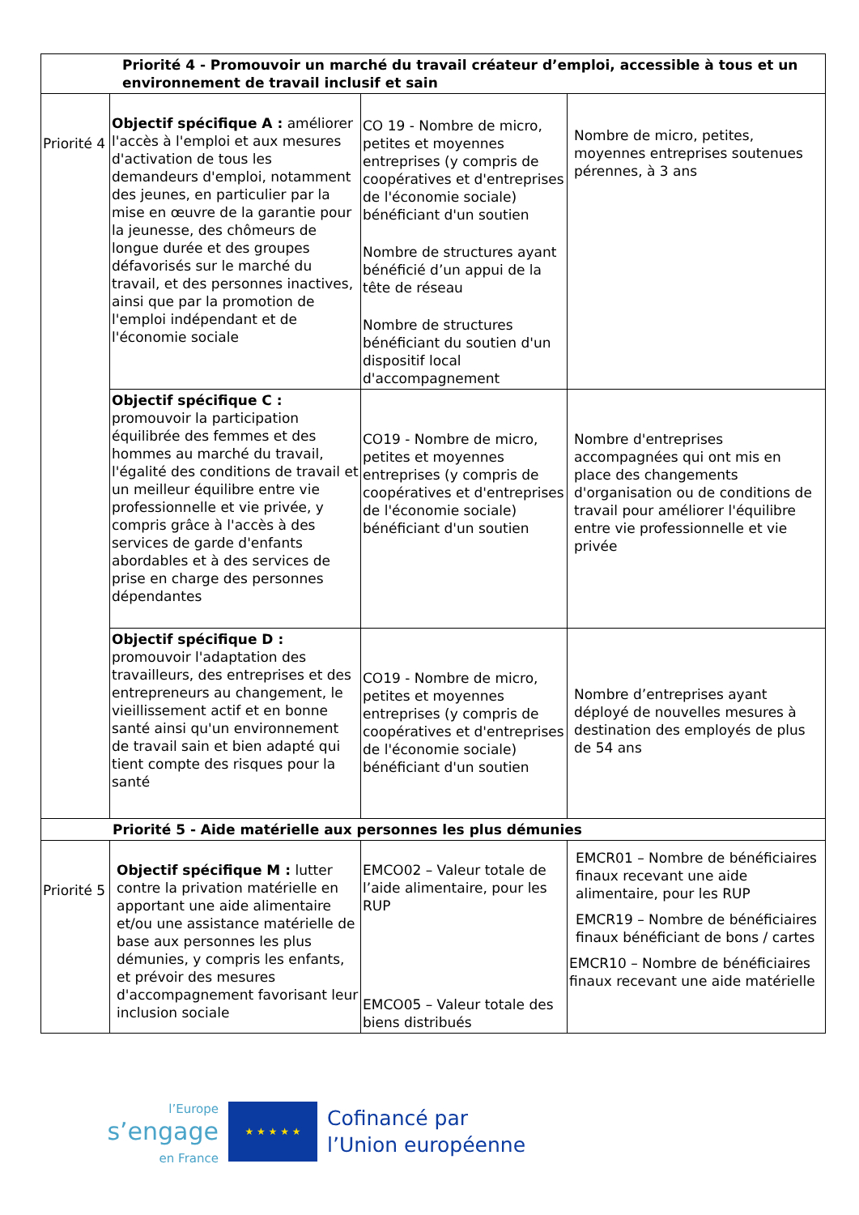| Priorité 4 - Promouvoir un marché du travail créateur d’emploi, accessible à tous et un environnement de travail inclusif et sain | | | |
| Priorité 4 | Objectif spécifique A : améliorer l'accès à l'emploi et aux mesures d'activation de tous les demandeurs d'emploi, notamment des jeunes, en particulier par la mise en œuvre de la garantie pour la jeunesse, des chômeurs de longue durée et des groupes défavorisés sur le marché du travail, et des personnes inactives, ainsi que par la promotion de l'emploi indépendant et de l'économie sociale | CO 19 - Nombre de micro, petites et moyennes entreprises (y compris de coopératives et d'entreprises de l'économie sociale) bénéficiant d'un soutien Nombre de structures ayant bénéficié d’un appui de la tête de réseau Nombre de structures bénéficiant du soutien d'un dispositif local d'accompagnement | Nombre de micro, petites, moyennes entreprises soutenues pérennes, à 3 ans |
| | Objectif spécifique C : promouvoir la participation équilibrée des femmes et des hommes au marché du travail, l'égalité des conditions de travail et un meilleur équilibre entre vie professionnelle et vie privée, y compris grâce à l'accès à des services de garde d'enfants abordables et à des services de prise en charge des personnes dépendantes | CO19 - Nombre de micro, petites et moyennes entreprises (y compris de coopératives et d'entreprises de l'économie sociale) bénéficiant d'un soutien | Nombre d'entreprises accompagnées qui ont mis en place des changements d'organisation ou de conditions de travail pour améliorer l'équilibre entre vie professionnelle et vie privée |
| | Objectif spécifique D : promouvoir l'adaptation des travailleurs, des entreprises et des entrepreneurs au changement, le vieillissement actif et en bonne santé ainsi qu'un environnement de travail sain et bien adapté qui tient compte des risques pour la santé | CO19 - Nombre de micro, petites et moyennes entreprises (y compris de coopératives et d'entreprises de l'économie sociale) bénéficiant d'un soutien | Nombre d’entreprises ayant déployé de nouvelles mesures à destination des employés de plus de 54 ans |
| Priorité 5 - Aide matérielle aux personnes les plus démunies | | | |
| Priorité 5 | Objectif spécifique M : lutter contre la privation matérielle en apportant une aide alimentaire et/ou une assistance matérielle de base aux personnes les plus démunies, y compris les enfants, et prévoir des mesures d'accompagnement favorisant leur inclusion sociale | EMCO02 – Valeur totale de l’aide alimentaire, pour les RUP EMCO05 – Valeur totale des biens distribués | EMCR01 – Nombre de bénéficiaires finaux recevant une aide alimentaire, pour les RUP EMCR19 – Nombre de bénéficiaires finaux bénéficiant de bons / cartes EMCR10 – Nombre de bénéficiaires finaux recevant une aide matérielle |
l’Europe
s’engage
en France
★ ★ ★ ★ ★
Cofinancé par
l’Union européenne